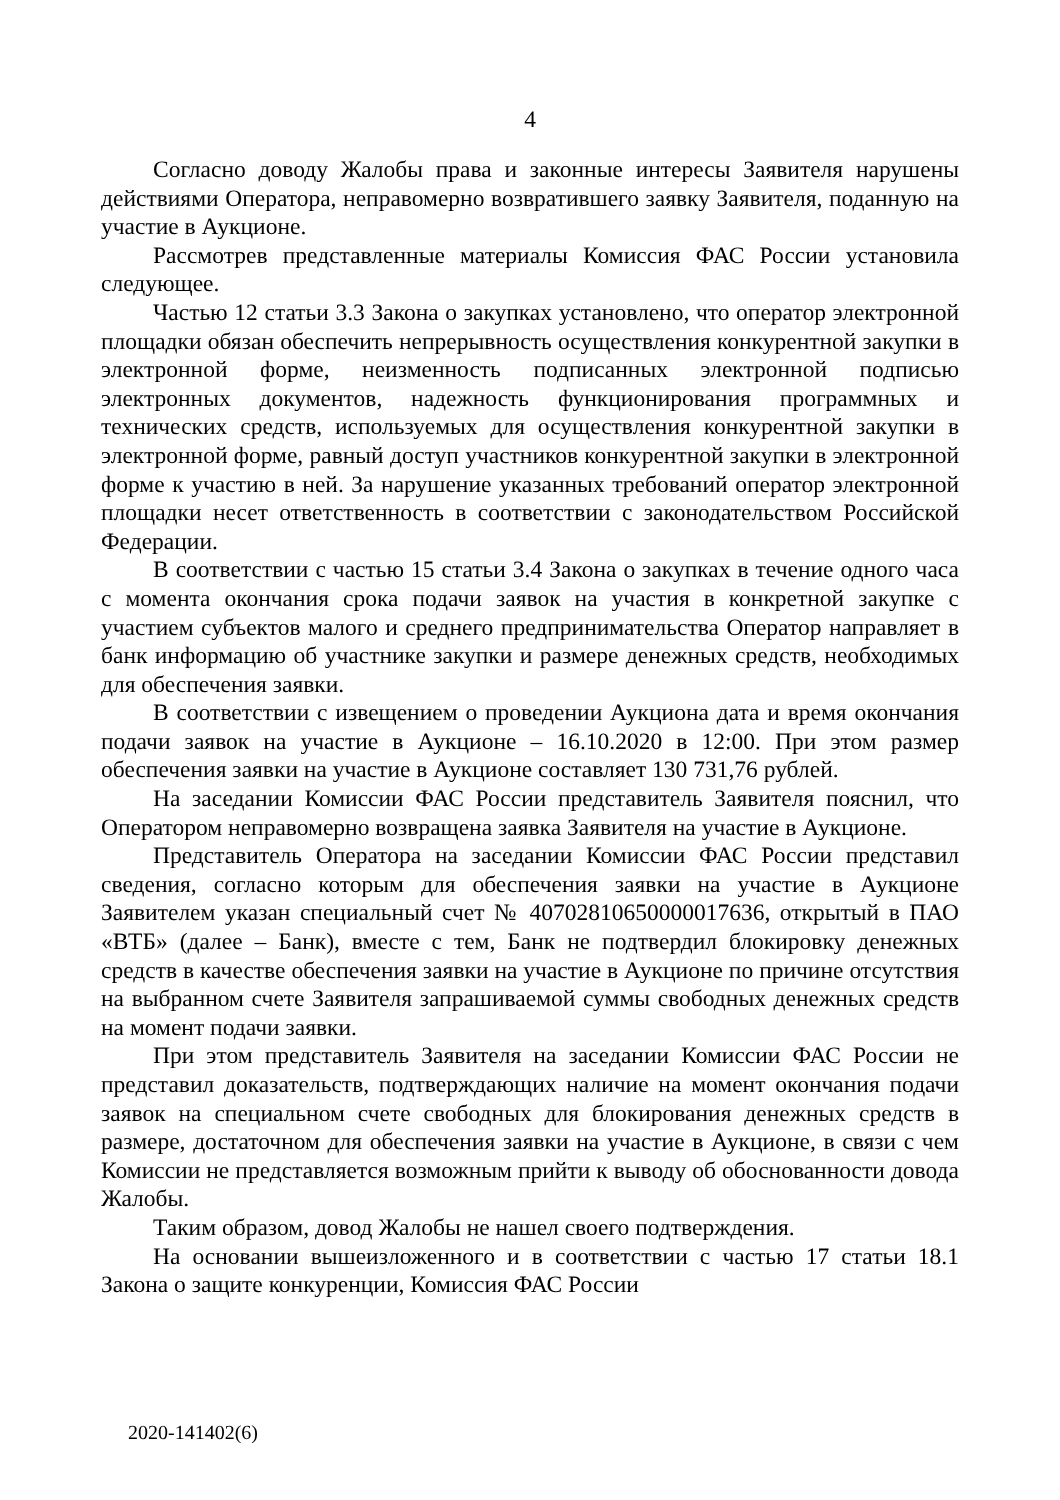4
Согласно доводу Жалобы права и законные интересы Заявителя нарушены действиями Оператора, неправомерно возвратившего заявку Заявителя, поданную на участие в Аукционе.
Рассмотрев представленные материалы Комиссия ФАС России установила следующее.
Частью 12 статьи 3.3 Закона о закупках установлено, что оператор электронной площадки обязан обеспечить непрерывность осуществления конкурентной закупки в электронной форме, неизменность подписанных электронной подписью электронных документов, надежность функционирования программных и технических средств, используемых для осуществления конкурентной закупки в электронной форме, равный доступ участников конкурентной закупки в электронной форме к участию в ней. За нарушение указанных требований оператор электронной площадки несет ответственность в соответствии с законодательством Российской Федерации.
В соответствии с частью 15 статьи 3.4 Закона о закупках в течение одного часа с момента окончания срока подачи заявок на участия в конкретной закупке с участием субъектов малого и среднего предпринимательства Оператор направляет в банк информацию об участнике закупки и размере денежных средств, необходимых для обеспечения заявки.
В соответствии с извещением о проведении Аукциона дата и время окончания подачи заявок на участие в Аукционе – 16.10.2020 в 12:00. При этом размер обеспечения заявки на участие в Аукционе составляет 130 731,76 рублей.
На заседании Комиссии ФАС России представитель Заявителя пояснил, что Оператором неправомерно возвращена заявка Заявителя на участие в Аукционе.
Представитель Оператора на заседании Комиссии ФАС России представил сведения, согласно которым для обеспечения заявки на участие в Аукционе Заявителем указан специальный счет № 40702810650000017636, открытый в ПАО «ВТБ» (далее – Банк), вместе с тем, Банк не подтвердил блокировку денежных средств в качестве обеспечения заявки на участие в Аукционе по причине отсутствия на выбранном счете Заявителя запрашиваемой суммы свободных денежных средств на момент подачи заявки.
При этом представитель Заявителя на заседании Комиссии ФАС России не представил доказательств, подтверждающих наличие на момент окончания подачи заявок на специальном счете свободных для блокирования денежных средств в размере, достаточном для обеспечения заявки на участие в Аукционе, в связи с чем Комиссии не представляется возможным прийти к выводу об обоснованности довода Жалобы.
Таким образом, довод Жалобы не нашел своего подтверждения.
На основании вышеизложенного и в соответствии с частью 17 статьи 18.1 Закона о защите конкуренции, Комиссия ФАС России
2020-141402(6)